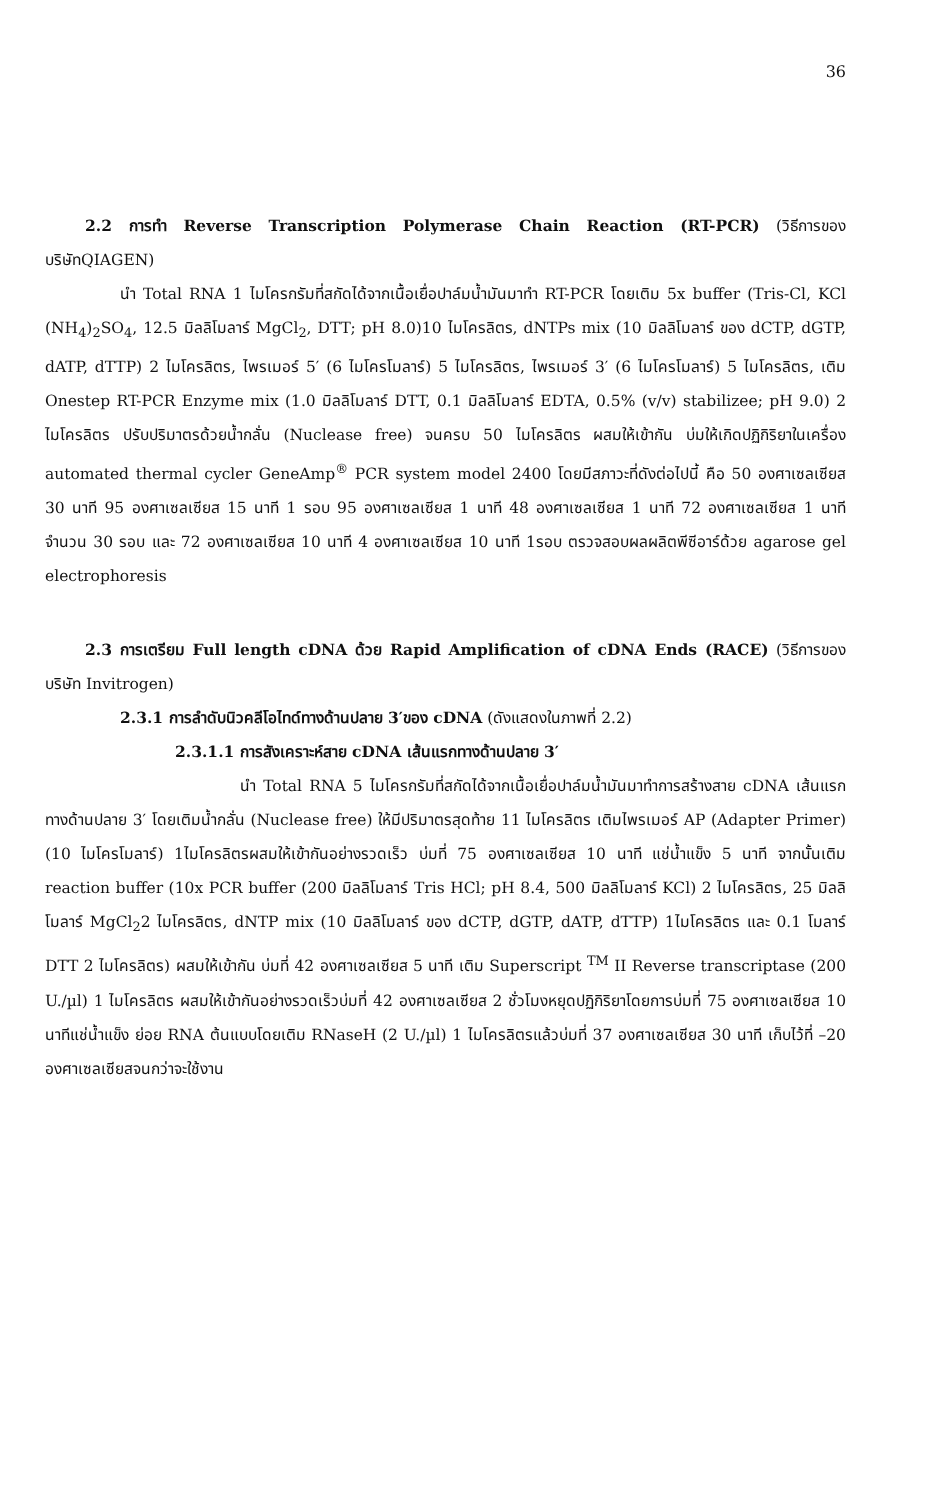36
2.2 การทำ Reverse Transcription Polymerase Chain Reaction (RT-PCR) (วิธีการของบริษัทQIAGEN)
นำ Total RNA 1 ไมโครกรัมที่สกัดได้จากเนื้อเยื่อปาล์มน้ำมันมาทำ RT-PCR โดยเติม 5x buffer (Tris-Cl, KCl (NH<sub>4</sub>)<sub>2</sub>SO<sub>4</sub>, 12.5 มิลลิโมลาร์ MgCl<sub>2</sub>, DTT; pH 8.0)10 ไมโครลิตร, dNTPs mix (10 มิลลิโมลาร์ ของ dCTP, dGTP, dATP, dTTP) 2 ไมโครลิตร, ไพรเมอร์ 5′ (6 ไมโครโมลาร์) 5 ไมโครลิตร, ไพรเมอร์ 3′ (6 ไมโครโมลาร์) 5 ไมโครลิตร, เติม Onestep RT-PCR Enzyme mix (1.0 มิลลิโมลาร์ DTT, 0.1 มิลลิโมลาร์ EDTA, 0.5% (v/v) stabilizee; pH 9.0) 2 ไมโครลิตร ปรับปริมาตรด้วยน้ำกลั่น (Nuclease free) จนครบ 50 ไมโครลิตร ผสมให้เข้ากัน บ่มให้เกิดปฏิกิริยาในเครื่อง automated thermal cycler GeneAmp<sup>®</sup> PCR system model 2400 โดยมีสภาวะที่ดังต่อไปนี้ คือ 50 องศาเซลเซียส 30 นาที 95 องศาเซลเซียส 15 นาที 1 รอบ 95 องศาเซลเซียส 1 นาที 48 องศาเซลเซียส 1 นาที 72 องศาเซลเซียส 1 นาที จำนวน 30 รอบ และ 72 องศาเซลเซียส 10 นาที 4 องศาเซลเซียส 10 นาที 1รอบ ตรวจสอบผลผลิตพีซีอาร์ด้วย agarose gel electrophoresis
2.3 การเตรียม Full length cDNA ด้วย Rapid Amplification of cDNA Ends (RACE) (วิธีการของบริษัท Invitrogen)
2.3.1 การลำดับนิวคลีโอไทด์ทางด้านปลาย 3′ของ cDNA (ดังแสดงในภาพที่ 2.2)
2.3.1.1 การสังเคราะห์สาย cDNA เส้นแรกทางด้านปลาย 3′
นำ Total RNA 5 ไมโครกรัมที่สกัดได้จากเนื้อเยื่อปาล์มน้ำมันมาทำการสร้างสาย cDNA เส้นแรกทางด้านปลาย 3′ โดยเติมน้ำกลั่น (Nuclease free) ให้มีปริมาตรสุดท้าย 11 ไมโครลิตร เติมไพรเมอร์ AP (Adapter Primer) (10 ไมโครโมลาร์) 1ไมโครลิตรผสมให้เข้ากันอย่างรวดเร็ว บ่มที่ 75 องศาเซลเซียส 10 นาที แช่น้ำแข็ง 5 นาที จากนั้นเติม reaction buffer (10x PCR buffer (200 มิลลิโมลาร์ Tris HCl; pH 8.4, 500 มิลลิโมลาร์ KCl) 2 ไมโครลิตร, 25 มิลลิโมลาร์ MgCl<sub>2</sub>2 ไมโครลิตร, dNTP mix (10 มิลลิโมลาร์ ของ dCTP, dGTP, dATP, dTTP) 1ไมโครลิตร และ 0.1 โมลาร์ DTT 2 ไมโครลิตร) ผสมให้เข้ากัน บ่มที่ 42 องศาเซลเซียส 5 นาที เติม Superscript <sup>TM</sup> II Reverse transcriptase (200 U./µl) 1 ไมโครลิตร ผสมให้เข้ากันอย่างรวดเร็วบ่มที่ 42 องศาเซลเซียส 2 ชั่วโมงหยุดปฏิกิริยาโดยการบ่มที่ 75 องศาเซลเซียส 10 นาทีแช่น้ำแข็ง ย่อย RNA ต้นแบบโดยเติม RNaseH (2 U./µl) 1 ไมโครลิตรแล้วบ่มที่ 37 องศาเซลเซียส 30 นาที เก็บไว้ที่ –20 องศาเซลเซียสจนกว่าจะใช้งาน